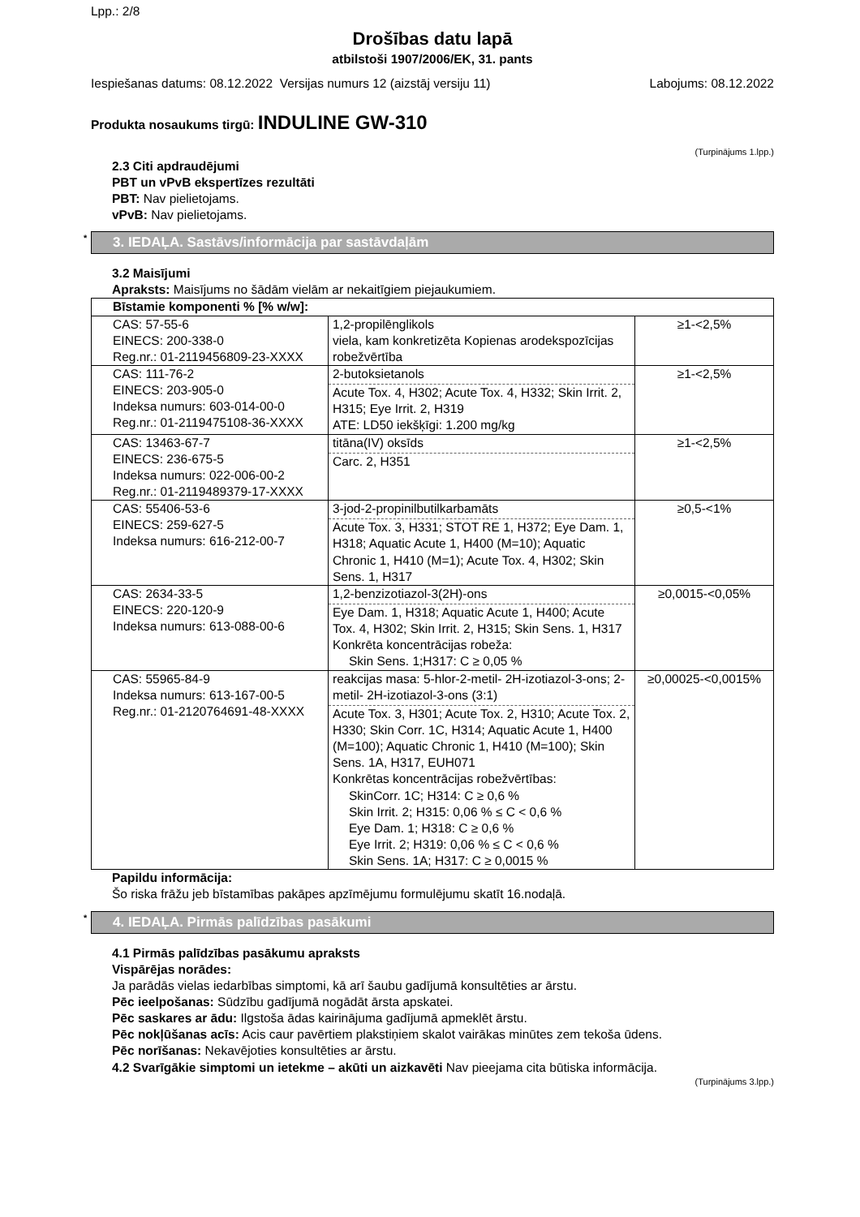Lpp.: 2/8
Drošības datu lapā
atbilstoši 1907/2006/EK, 31. pants
Iespiešanas datums: 08.12.2022 Versijas numurs 12 (aizstāj versiju 11) Labojums: 08.12.2022
Produkta nosaukums tirgū: INDULINE GW-310
(Turpinājums 1.lpp.)
2.3 Citi apdraudējumi
PBT un vPvB ekspertīzes rezultāti
PBT: Nav pielietojams.
vPvB: Nav pielietojams.
* 3. IEDAĻA. Sastāvs/informācija par sastāvdaļām
3.2 Maisījumi
Apraksts: Maisījums no šādām vielām ar nekaitīgiem piejaukumiem.
| Bīstamie komponenti % [% w/w]: | | |
| --- | --- | --- |
| CAS: 57-55-6 EINECS: 200-338-0 Reg.nr.: 01-2119456809-23-XXXX | 1,2-propilēnglikols viela, kam konkretizēta Kopienas arodekspozīcijas robežvērtība | ≥1-<2,5% |
| CAS: 111-76-2 EINECS: 203-905-0 Indeksa numurs: 603-014-00-0 Reg.nr.: 01-2119475108-36-XXXX | 2-butoksietanols Acute Tox. 4, H302; Acute Tox. 4, H332; Skin Irrit. 2, H315; Eye Irrit. 2, H319 ATE: LD50 iekšķīgi: 1.200 mg/kg | ≥1-<2,5% |
| CAS: 13463-67-7 EINECS: 236-675-5 Indeksa numurs: 022-006-00-2 Reg.nr.: 01-2119489379-17-XXXX | titāna(IV) oksīds Carc. 2, H351 | ≥1-<2,5% |
| CAS: 55406-53-6 EINECS: 259-627-5 Indeksa numurs: 616-212-00-7 | 3-jod-2-propinilbutilkarbamāts Acute Tox. 3, H331; STOT RE 1, H372; Eye Dam. 1, H318; Aquatic Acute 1, H400 (M=10); Aquatic Chronic 1, H410 (M=1); Acute Tox. 4, H302; Skin Sens. 1, H317 | ≥0,5-<1% |
| CAS: 2634-33-5 EINECS: 220-120-9 Indeksa numurs: 613-088-00-6 | 1,2-benzizotiazol-3(2H)-ons Eye Dam. 1, H318; Aquatic Acute 1, H400; Acute Tox. 4, H302; Skin Irrit. 2, H315; Skin Sens. 1, H317 Konkrēta koncentrācijas robeža: Skin Sens. 1;H317: C ≥ 0,05 % | ≥0,0015-<0,05% |
| CAS: 55965-84-9 Indeksa numurs: 613-167-00-5 Reg.nr.: 01-2120764691-48-XXXX | reakcijas masa: 5-hlor-2-metil- 2H-izotiazol-3-ons; 2-metil- 2H-izotiazol-3-ons (3:1) Acute Tox. 3, H301; Acute Tox. 2, H310; Acute Tox. 2, H330; Skin Corr. 1C, H314; Aquatic Acute 1, H400 (M=100); Aquatic Chronic 1, H410 (M=100); Skin Sens. 1A, H317, EUH071 Konkrētas koncentrācijas robežvērtības: SkinCorr. 1C; H314: C ≥ 0,6 % Skin Irrit. 2; H315: 0,06 % ≤ C < 0,6 % Eye Dam. 1; H318: C ≥ 0,6 % Eye Irrit. 2; H319: 0,06 % ≤ C < 0,6 % Skin Sens. 1A; H317: C ≥ 0,0015 % | ≥0,00025-<0,0015% |
Papildu informācija:
Šo riska frāžu jeb bīstamības pakāpes apzīmējumu formulējumu skatīt 16.nodaļā.
* 4. IEDAĻA. Pirmās palīdzības pasākumi
4.1 Pirmās palīdzības pasākumu apraksts
Vispārējas norādes:
Ja parādās vielas iedarbības simptomi, kā arī šaubu gadījumā konsultēties ar ārstu.
Pēc ieelpošanas: Sūdzību gadījumā nogādāt ārsta apskatei.
Pēc saskares ar ādu: Ilgstoša ādas kairinājuma gadījumā apmeklēt ārstu.
Pēc nokļūšanas acīs: Acis caur pavērtiem plakstiņiem skalot vairākas minūtes zem tekoša ūdens.
Pēc norīšanas: Nekavējoties konsultēties ar ārstu.
4.2 Svarīgākie simptomi un ietekme – akūti un aizkavēti Nav pieejama cita būtiska informācija.
(Turpinājums 3.lpp.)